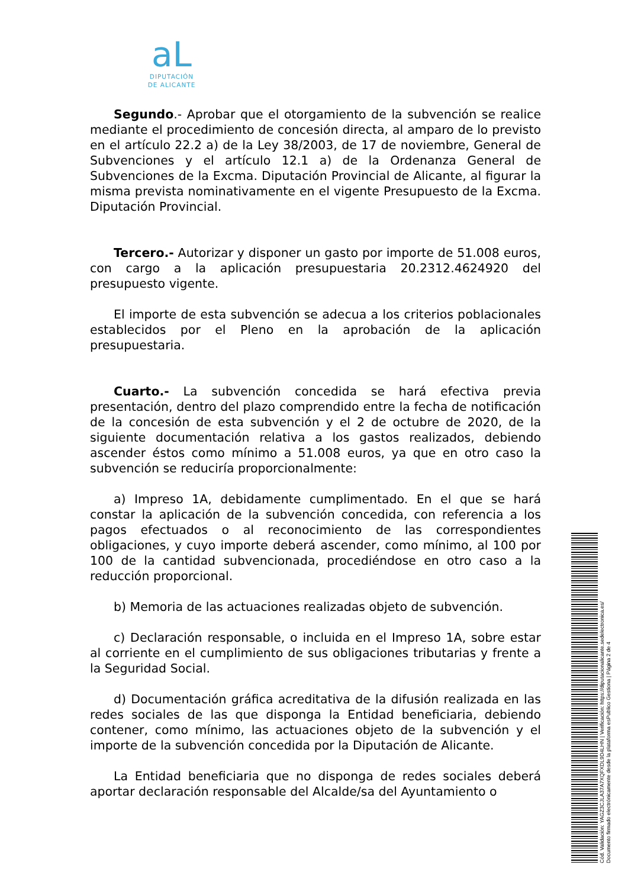aL
DIPUTACIÓN
DE ALICANTE
Segundo.- Aprobar que el otorgamiento de la subvención se realice mediante el procedimiento de concesión directa, al amparo de lo previsto en el artículo 22.2 a) de la Ley 38/2003, de 17 de noviembre, General de Subvenciones y el artículo 12.1 a) de la Ordenanza General de Subvenciones de la Excma. Diputación Provincial de Alicante, al figurar la misma prevista nominativamente en el vigente Presupuesto de la Excma. Diputación Provincial.
Tercero.- Autorizar y disponer un gasto por importe de 51.008 euros, con cargo a la aplicación presupuestaria 20.2312.4624920 del presupuesto vigente.
El importe de esta subvención se adecua a los criterios poblacionales establecidos por el Pleno en la aprobación de la aplicación presupuestaria.
Cuarto.- La subvención concedida se hará efectiva previa presentación, dentro del plazo comprendido entre la fecha de notificación de la concesión de esta subvención y el 2 de octubre de 2020, de la siguiente documentación relativa a los gastos realizados, debiendo ascender éstos como mínimo a 51.008 euros, ya que en otro caso la subvención se reduciría proporcionalmente:
a) Impreso 1A, debidamente cumplimentado. En el que se hará constar la aplicación de la subvención concedida, con referencia a los pagos efectuados o al reconocimiento de las correspondientes obligaciones, y cuyo importe deberá ascender, como mínimo, al 100 por 100 de la cantidad subvencionada, procediéndose en otro caso a la reducción proporcional.
b) Memoria de las actuaciones realizadas objeto de subvención.
c) Declaración responsable, o incluida en el Impreso 1A, sobre estar al corriente en el cumplimiento de sus obligaciones tributarias y frente a la Seguridad Social.
d) Documentación gráfica acreditativa de la difusión realizada en las redes sociales de las que disponga la Entidad beneficiaria, debiendo contener, como mínimo, las actuaciones objeto de la subvención y el importe de la subvención concedida por la Diputación de Alicante.
La Entidad beneficiaria que no disponga de redes sociales deberá aportar declaración responsable del Alcalde/sa del Ayuntamiento o
Cód. Validación: YAGZ3CJLA37A7XQFXDL9D4LHN | Verificación: https://diputacionalicante.sedelectronica.es/
Documento firmado electrónicamente desde la plataforma esPublico Gestiona | Página 2 de 4